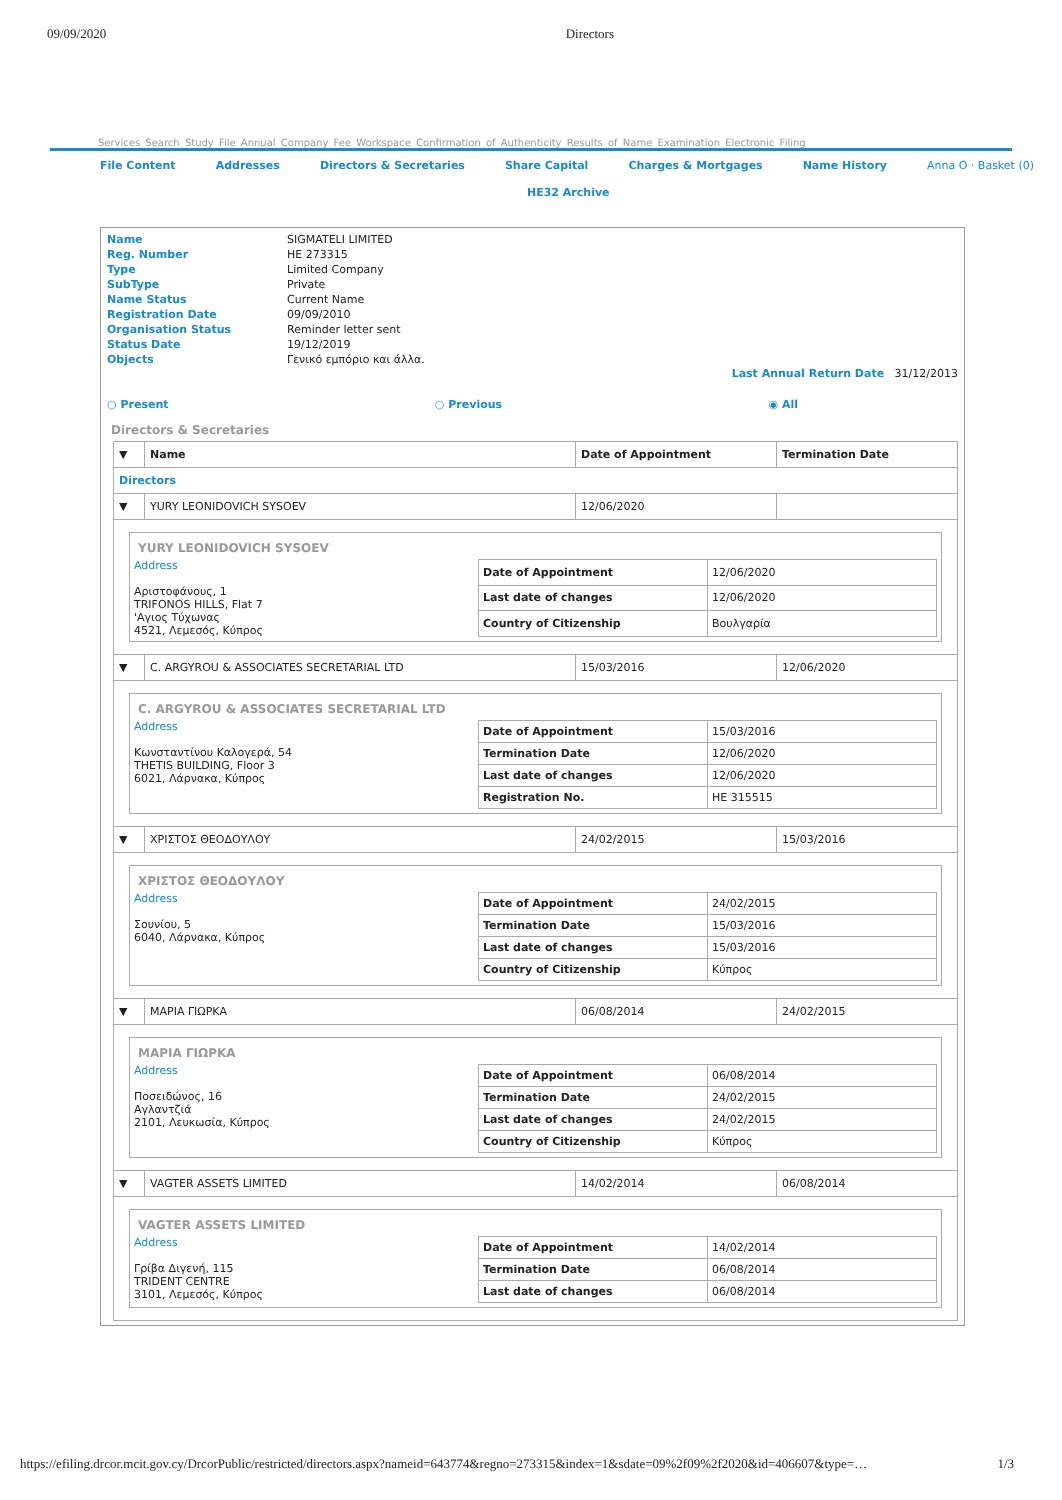09/09/2020 Directors
Services Search Study File Annual Company Fee Workspace Confirmation of Authenticity Results of Name Examination Electronic Filing
File Content Addresses Directors & Secretaries Share Capital Charges & Mortgages Name History Anna O · Basket (0)
HE32 Archive
| Name | SIGMATELI LIMITED |
| Reg. Number | HE 273315 |
| Type | Limited Company |
| SubType | Private |
| Name Status | Current Name |
| Registration Date | 09/09/2010 |
| Organisation Status | Reminder letter sent |
| Status Date | 19/12/2019 |
| Objects | Γενικό εμπόριο και άλλα. |
Last Annual Return Date 31/12/2013
○ Present ○ Previous ◉ All
Directors & Secretaries
| ▼ | Name | Date of Appointment | Termination Date |
| --- | --- | --- | --- |
| Directors | | | |
| ▼ | YURY LEONIDOVICH SYSOEV | 12/06/2020 | |
| YURY LEONIDOVICH SYSOEV Address Αριστοφάνους, 1 TRIFONOS HILLS, Flat 7 'Αγιος Τύχωνας 4521, Λεμεσός, Κύπρος / Date of Appointment / 12/06/2020 / / Last date of changes / 12/06/2020 / / Country of Citizenship / Βουλγαρία / | | | |
| ▼ | C. ARGYROU & ASSOCIATES SECRETARIAL LTD | 15/03/2016 | 12/06/2020 |
| C. ARGYROU & ASSOCIATES SECRETARIAL LTD Address Κωνσταντίνου Καλογερά, 54 THETIS BUILDING, Floor 3 6021, Λάρνακα, Κύπρος / Date of Appointment / 15/03/2016 / / Termination Date / 12/06/2020 / / Last date of changes / 12/06/2020 / / Registration No. / HE 315515 / | | | |
| ▼ | ΧΡΙΣΤΟΣ ΘΕΟΔΟΥΛΟΥ | 24/02/2015 | 15/03/2016 |
| ΧΡΙΣΤΟΣ ΘΕΟΔΟΥΛΟΥ Address Σουνίου, 5 6040, Λάρνακα, Κύπρος / Date of Appointment / 24/02/2015 / / Termination Date / 15/03/2016 / / Last date of changes / 15/03/2016 / / Country of Citizenship / Κύπρος / | | | |
| ▼ | ΜΑΡΙΑ ΓΙΩΡΚΑ | 06/08/2014 | 24/02/2015 |
| ΜΑΡΙΑ ΓΙΩΡΚΑ Address Ποσειδώνος, 16 Αγλαντζιά 2101, Λευκωσία, Κύπρος / Date of Appointment / 06/08/2014 / / Termination Date / 24/02/2015 / / Last date of changes / 24/02/2015 / / Country of Citizenship / Κύπρος / | | | |
| ▼ | VAGTER ASSETS LIMITED | 14/02/2014 | 06/08/2014 |
| VAGTER ASSETS LIMITED Address Γρίβα Διγενή, 115 TRIDENT CENTRE 3101, Λεμεσός, Κύπρος / Date of Appointment / 14/02/2014 / / Termination Date / 06/08/2014 / / Last date of changes / 06/08/2014 / | | | |
https://efiling.drcor.mcit.gov.cy/DrcorPublic/restricted/directors.aspx?nameid=643774&regno=273315&index=1&sdate=09%2f09%2f2020&id=406607&type=… 1/3